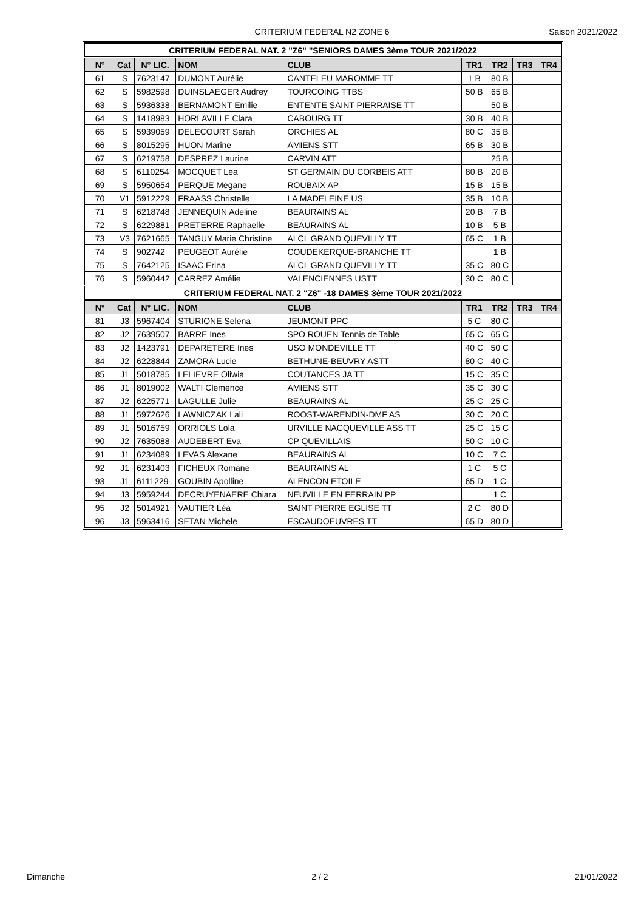CRITERIUM FEDERAL N2 ZONE 6 Saison 2021/2022
| CRITERIUM FEDERAL NAT. 2 "Z6" "SENIORS DAMES 3ème TOUR 2021/2022 | | | | | | | | |
| N° | Cat | N° LIC. | NOM | CLUB | TR1 | TR2 | TR3 | TR4 |
| 61 | S | 7623147 | DUMONT Aurélie | CANTELEU MAROMME TT | 1 B | 80 B | | |
| 62 | S | 5982598 | DUINSLAEGER Audrey | TOURCOING TTBS | 50 B | 65 B | | |
| 63 | S | 5936338 | BERNAMONT Emilie | ENTENTE SAINT PIERRAISE TT | | 50 B | | |
| 64 | S | 1418983 | HORLAVILLE Clara | CABOURG TT | 30 B | 40 B | | |
| 65 | S | 5939059 | DELECOURT Sarah | ORCHIES AL | 80 C | 35 B | | |
| 66 | S | 8015295 | HUON Marine | AMIENS STT | 65 B | 30 B | | |
| 67 | S | 6219758 | DESPREZ Laurine | CARVIN ATT | | 25 B | | |
| 68 | S | 6110254 | MOCQUET Lea | ST GERMAIN DU CORBEIS ATT | 80 B | 20 B | | |
| 69 | S | 5950654 | PERQUE Megane | ROUBAIX AP | 15 B | 15 B | | |
| 70 | V1 | 5912229 | FRAASS Christelle | LA MADELEINE US | 35 B | 10 B | | |
| 71 | S | 6218748 | JENNEQUIN Adeline | BEAURAINS AL | 20 B | 7 B | | |
| 72 | S | 6229881 | PRETERRE Raphaelle | BEAURAINS AL | 10 B | 5 B | | |
| 73 | V3 | 7621665 | TANGUY Marie Christine | ALCL GRAND QUEVILLY TT | 65 C | 1 B | | |
| 74 | S | 902742 | PEUGEOT Aurélie | COUDEKERQUE-BRANCHE TT | | 1 B | | |
| 75 | S | 7642125 | ISAAC Erina | ALCL GRAND QUEVILLY TT | 35 C | 80 C | | |
| 76 | S | 5960442 | CARREZ Amélie | VALENCIENNES USTT | 30 C | 80 C | | |
| CRITERIUM FEDERAL NAT. 2 "Z6" -18 DAMES 3ème TOUR 2021/2022 | | | | | | | | |
| N° | Cat | N° LIC. | NOM | CLUB | TR1 | TR2 | TR3 | TR4 |
| 81 | J3 | 5967404 | STURIONE Selena | JEUMONT PPC | 5 C | 80 C | | |
| 82 | J2 | 7639507 | BARRE Ines | SPO ROUEN Tennis de Table | 65 C | 65 C | | |
| 83 | J2 | 1423791 | DEPARETERE Ines | USO MONDEVILLE TT | 40 C | 50 C | | |
| 84 | J2 | 6228844 | ZAMORA Lucie | BETHUNE-BEUVRY ASTT | 80 C | 40 C | | |
| 85 | J1 | 5018785 | LELIEVRE Oliwia | COUTANCES JA TT | 15 C | 35 C | | |
| 86 | J1 | 8019002 | WALTI Clemence | AMIENS STT | 35 C | 30 C | | |
| 87 | J2 | 6225771 | LAGULLE Julie | BEAURAINS AL | 25 C | 25 C | | |
| 88 | J1 | 5972626 | LAWNICZAK Lali | ROOST-WARENDIN-DMF AS | 30 C | 20 C | | |
| 89 | J1 | 5016759 | ORRIOLS Lola | URVILLE NACQUEVILLE ASS TT | 25 C | 15 C | | |
| 90 | J2 | 7635088 | AUDEBERT Eva | CP QUEVILLAIS | 50 C | 10 C | | |
| 91 | J1 | 6234089 | LEVAS Alexane | BEAURAINS AL | 10 C | 7 C | | |
| 92 | J1 | 6231403 | FICHEUX Romane | BEAURAINS AL | 1 C | 5 C | | |
| 93 | J1 | 6111229 | GOUBIN Apolline | ALENCON ETOILE | 65 D | 1 C | | |
| 94 | J3 | 5959244 | DECRUYENAERE Chiara | NEUVILLE EN FERRAIN PP | | 1 C | | |
| 95 | J2 | 5014921 | VAUTIER Léa | SAINT PIERRE EGLISE TT | 2 C | 80 D | | |
| 96 | J3 | 5963416 | SETAN Michele | ESCAUDOEUVRES TT | 65 D | 80 D | | |
Dimanche 2 / 2 21/01/2022